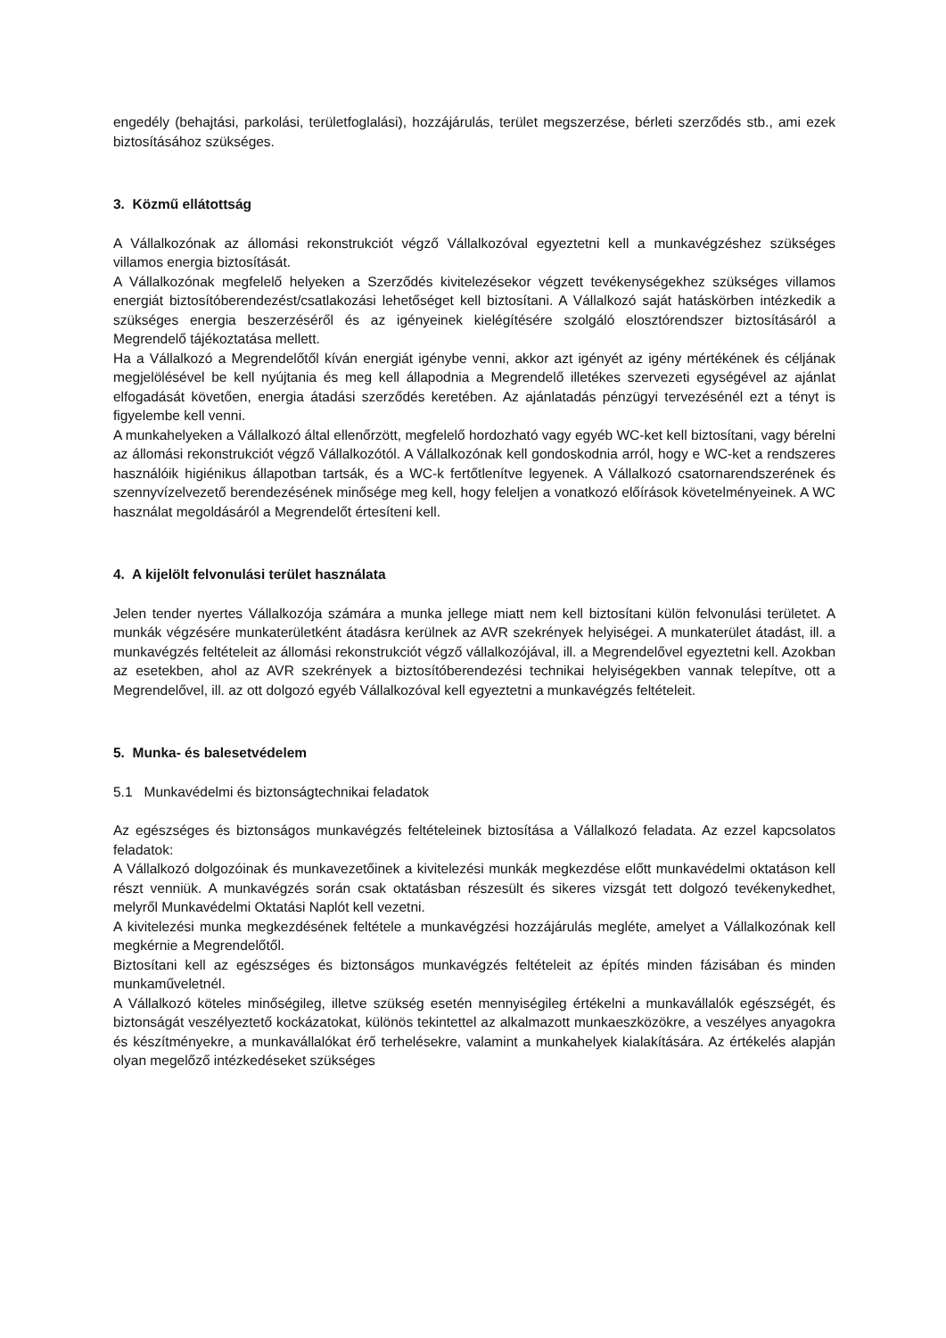engedély (behajtási, parkolási, területfoglalási), hozzájárulás, terület megszerzése, bérleti szerződés stb., ami ezek biztosításához szükséges.
3. Közmű ellátottság
A Vállalkozónak az állomási rekonstrukciót végző Vállalkozóval egyeztetni kell a munkavégzéshez szükséges villamos energia biztosítását.
A Vállalkozónak megfelelő helyeken a Szerződés kivitelezésekor végzett tevékenységekhez szükséges villamos energiát biztosítóberendezést/csatlakozási lehetőséget kell biztosítani. A Vállalkozó saját hatáskörben intézkedik a szükséges energia beszerzéséről és az igényeinek kielégítésére szolgáló elosztórendszer biztosításáról a Megrendelő tájékoztatása mellett.
Ha a Vállalkozó a Megrendelőtől kíván energiát igénybe venni, akkor azt igényét az igény mértékének és céljának megjelölésével be kell nyújtania és meg kell állapodnia a Megrendelő illetékes szervezeti egységével az ajánlat elfogadását követően, energia átadási szerződés keretében. Az ajánlatadás pénzügyi tervezésénél ezt a tényt is figyelembe kell venni.
A munkahelyeken a Vállalkozó által ellenőrzött, megfelelő hordozható vagy egyéb WC-ket kell biztosítani, vagy bérelni az állomási rekonstrukciót végző Vállalkozótól. A Vállalkozónak kell gondoskodnia arról, hogy e WC-ket a rendszeres használóik higiénikus állapotban tartsák, és a WC-k fertőtlenítve legyenek. A Vállalkozó csatornarendszerének és szennyvízelvezető berendezésének minősége meg kell, hogy feleljen a vonatkozó előírások követelményeinek. A WC használat megoldásáról a Megrendelőt értesíteni kell.
4. A kijelölt felvonulási terület használata
Jelen tender nyertes Vállalkozója számára a munka jellege miatt nem kell biztosítani külön felvonulási területet. A munkák végzésére munkaterületként átadásra kerülnek az AVR szekrények helyiségei. A munkaterület átadást, ill. a munkavégzés feltételeit az állomási rekonstrukciót végző vállalkozójával, ill. a Megrendelővel egyeztetni kell. Azokban az esetekben, ahol az AVR szekrények a biztosítóberendezési technikai helyiségekben vannak telepítve, ott a Megrendelővel, ill. az ott dolgozó egyéb Vállalkozóval kell egyeztetni a munkavégzés feltételeit.
5. Munka- és balesetvédelem
5.1 Munkavédelmi és biztonságtechnikai feladatok
Az egészséges és biztonságos munkavégzés feltételeinek biztosítása a Vállalkozó feladata. Az ezzel kapcsolatos feladatok:
A Vállalkozó dolgozóinak és munkavezetőinek a kivitelezési munkák megkezdése előtt munkavédelmi oktatáson kell részt venniük. A munkavégzés során csak oktatásban részesült és sikeres vizsgát tett dolgozó tevékenykedhet, melyről Munkavédelmi Oktatási Naplót kell vezetni.
A kivitelezési munka megkezdésének feltétele a munkavégzési hozzájárulás megléte, amelyet a Vállalkozónak kell megkérnie a Megrendelőtől.
Biztosítani kell az egészséges és biztonságos munkavégzés feltételeit az építés minden fázisában és minden munkaműveletnél.
A Vállalkozó köteles minőségileg, illetve szükség esetén mennyiségileg értékelni a munkavállalók egészségét, és biztonságát veszélyeztető kockázatokat, különös tekintettel az alkalmazott munkaeszközökre, a veszélyes anyagokra és készítményekre, a munkavállalókat érő terhelésekre, valamint a munkahelyek kialakítására. Az értékelés alapján olyan megelőző intézkedéseket szükséges